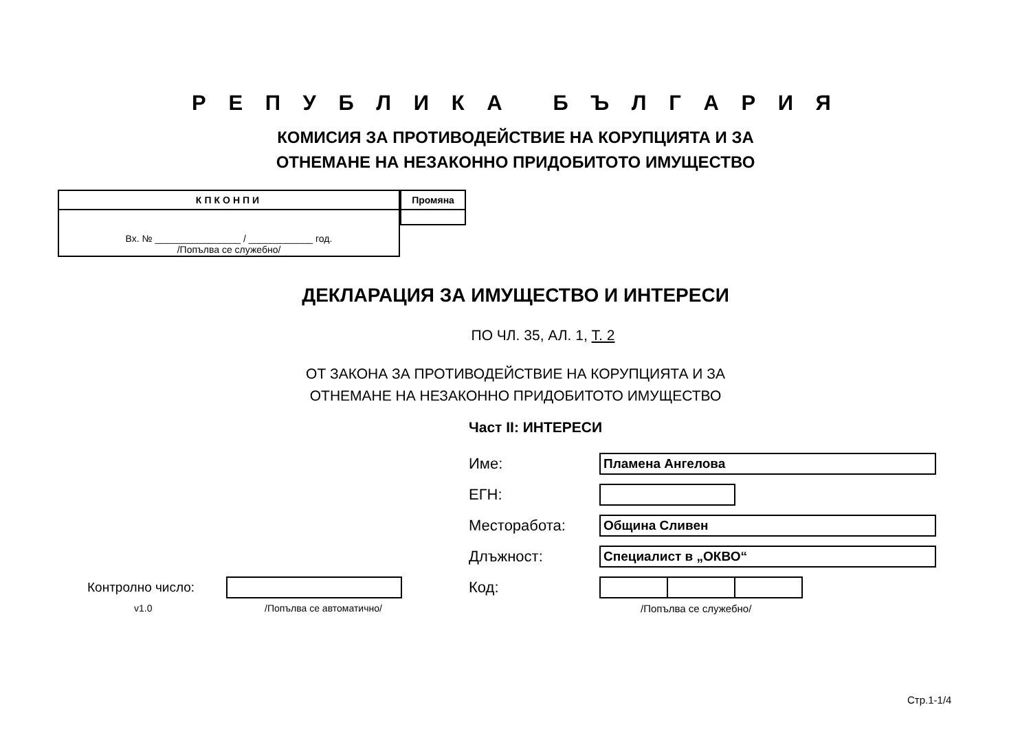Р Е П У Б Л И К А Б Ъ Л Г А Р И Я
КОМИСИЯ ЗА ПРОТИВОДЕЙСТВИЕ НА КОРУПЦИЯТА И ЗА
ОТНЕМАНЕ НА НЕЗАКОННО ПРИДОБИТОТО ИМУЩЕСТВО
| КПКОНПИ |
| --- |
| Вх. № ________________ / ____________ год. /Попълва се служебно/ |
| Промяна |
| --- |
ДЕКЛАРАЦИЯ ЗА ИМУЩЕСТВО И ИНТЕРЕСИ
ПО ЧЛ. 35, АЛ. 1, Т. 2
ОТ ЗАКОНА ЗА ПРОТИВОДЕЙСТВИЕ НА КОРУПЦИЯТА И ЗА
ОТНЕМАНЕ НА НЕЗАКОННО ПРИДОБИТОТО ИМУЩЕСТВО
Част II: ИНТЕРЕСИ
Име:
Пламена Ангелова
ЕГН:
Месторабота:
Община Сливен
Длъжност:
Специалист в „ОКВО“
Контролно число:
v1.0 /Попълва се автоматично/
Код:
/Попълва се служебно/
Стр.1-1/4